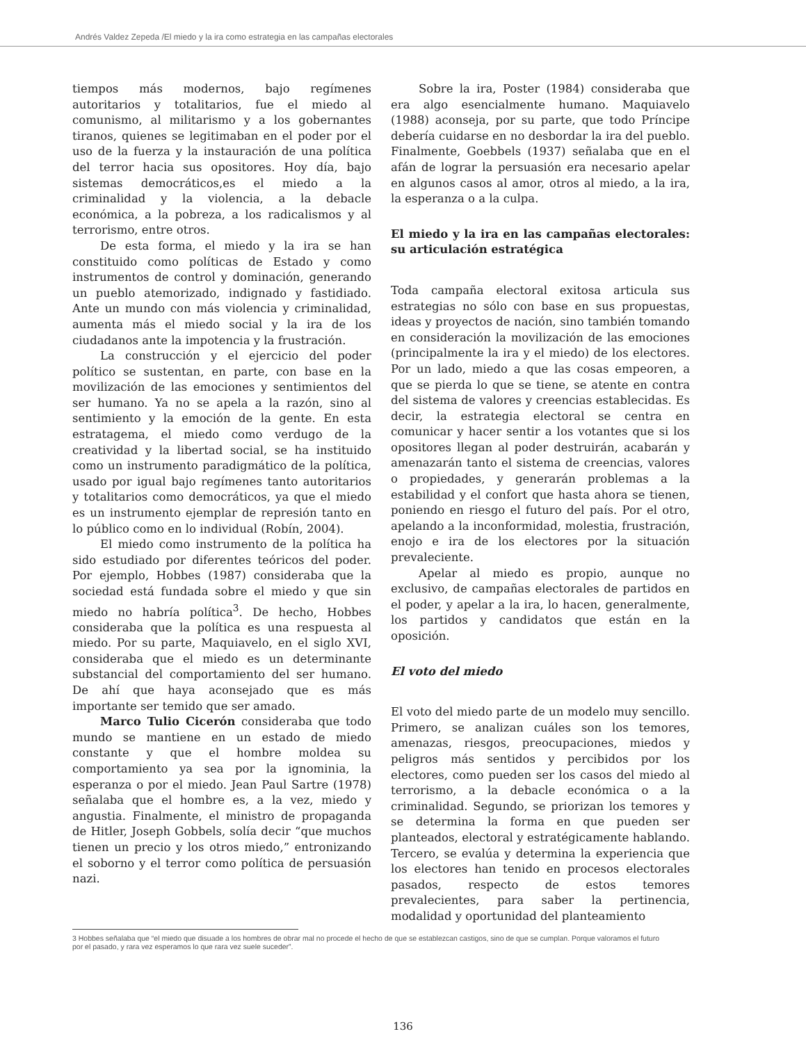Andrés Valdez Zepeda /El miedo y la ira como estrategia en las campañas electorales
tiempos más modernos, bajo regímenes autoritarios y totalitarios, fue el miedo al comunismo, al militarismo y a los gobernantes tiranos, quienes se legitimaban en el poder por el uso de la fuerza y la instauración de una política del terror hacia sus opositores. Hoy día, bajo sistemas democráticos,es el miedo a la criminalidad y la violencia, a la debacle económica, a la pobreza, a los radicalismos y al terrorismo, entre otros.
De esta forma, el miedo y la ira se han constituido como políticas de Estado y como instrumentos de control y dominación, generando un pueblo atemorizado, indignado y fastidiado. Ante un mundo con más violencia y criminalidad, aumenta más el miedo social y la ira de los ciudadanos ante la impotencia y la frustración.
La construcción y el ejercicio del poder político se sustentan, en parte, con base en la movilización de las emociones y sentimientos del ser humano. Ya no se apela a la razón, sino al sentimiento y la emoción de la gente. En esta estratagema, el miedo como verdugo de la creatividad y la libertad social, se ha instituido como un instrumento paradigmático de la política, usado por igual bajo regímenes tanto autoritarios y totalitarios como democráticos, ya que el miedo es un instrumento ejemplar de represión tanto en lo público como en lo individual (Robín, 2004).
El miedo como instrumento de la política ha sido estudiado por diferentes teóricos del poder. Por ejemplo, Hobbes (1987) consideraba que la sociedad está fundada sobre el miedo y que sin miedo no habría política<sup>3</sup>. De hecho, Hobbes consideraba que la política es una respuesta al miedo. Por su parte, Maquiavelo, en el siglo XVI, consideraba que el miedo es un determinante substancial del comportamiento del ser humano. De ahí que haya aconsejado que es más importante ser temido que ser amado.
Marco Tulio Cicerón consideraba que todo mundo se mantiene en un estado de miedo constante y que el hombre moldea su comportamiento ya sea por la ignominia, la esperanza o por el miedo. Jean Paul Sartre (1978) señalaba que el hombre es, a la vez, miedo y angustia. Finalmente, el ministro de propaganda de Hitler, Joseph Gobbels, solía decir “que muchos tienen un precio y los otros miedo,” entronizando el soborno y el terror como política de persuasión nazi.
Sobre la ira, Poster (1984) consideraba que era algo esencialmente humano. Maquiavelo (1988) aconseja, por su parte, que todo Príncipe debería cuidarse en no desbordar la ira del pueblo. Finalmente, Goebbels (1937) señalaba que en el afán de lograr la persuasión era necesario apelar en algunos casos al amor, otros al miedo, a la ira, la esperanza o a la culpa.
El miedo y la ira en las campañas electorales: su articulación estratégica
Toda campaña electoral exitosa articula sus estrategias no sólo con base en sus propuestas, ideas y proyectos de nación, sino también tomando en consideración la movilización de las emociones (principalmente la ira y el miedo) de los electores. Por un lado, miedo a que las cosas empeoren, a que se pierda lo que se tiene, se atente en contra del sistema de valores y creencias establecidas. Es decir, la estrategia electoral se centra en comunicar y hacer sentir a los votantes que si los opositores llegan al poder destruirán, acabarán y amenazarán tanto el sistema de creencias, valores o propiedades, y generarán problemas a la estabilidad y el confort que hasta ahora se tienen, poniendo en riesgo el futuro del país. Por el otro, apelando a la inconformidad, molestia, frustración, enojo e ira de los electores por la situación prevaleciente.
Apelar al miedo es propio, aunque no exclusivo, de campañas electorales de partidos en el poder, y apelar a la ira, lo hacen, generalmente, los partidos y candidatos que están en la oposición.
El voto del miedo
El voto del miedo parte de un modelo muy sencillo. Primero, se analizan cuáles son los temores, amenazas, riesgos, preocupaciones, miedos y peligros más sentidos y percibidos por los electores, como pueden ser los casos del miedo al terrorismo, a la debacle económica o a la criminalidad. Segundo, se priorizan los temores y se determina la forma en que pueden ser planteados, electoral y estratégicamente hablando. Tercero, se evalúa y determina la experiencia que los electores han tenido en procesos electorales pasados, respecto de estos temores prevalecientes, para saber la pertinencia, modalidad y oportunidad del planteamiento
3 Hobbes señalaba que “el miedo que disuade a los hombres de obrar mal no procede el hecho de que se establezcan castigos, sino de que se cumplan. Porque valoramos el futuro por el pasado, y rara vez esperamos lo que rara vez suele suceder”.
136